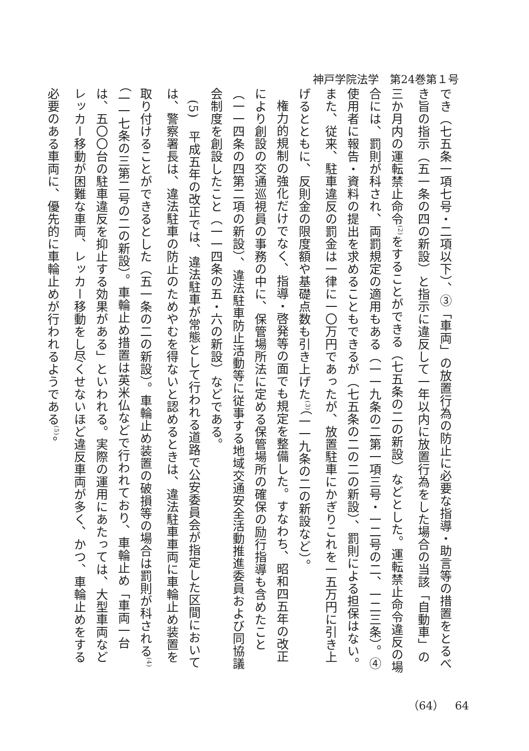神戸学院法学　第24巻第１号
でき（七五条一項七号・二項以下）、③「車両」の放置行為の防止に必要な指導・助言等の措置をとるべき旨の指示（五一条の四の新設）と指示に違反して一年以内に放置行為をした場合の当該「自動車」の三か月内の運転禁止命令<sup>(2)</sup>をすることができる（七五条の二の新設）などとした。運転禁止命令違反の場合には、罰則が科され、両罰規定の適用もある（一一九条の二第一項三号・一二号の二、一二三条）。④使用者に報告・資料の提出を求めることもできるが（七五条の二の二の新設）、罰則による担保はない。また、従来、駐車違反の罰金は一律に一〇万円であったが、放置駐車にかぎりこれを一五万円に引き上げるとともに、反則金の限度額や基礎点数も引き上げた<sup>(3)</sup>（一一九条の二の新設など）。
権力的規制の強化だけでなく、指導・啓発等の面でも規定を整備した。すなわち、昭和四五年の改正により創設の交通巡視員の事務の中に、保管場所法に定める保管場所の確保の励行指導も含めたこと（一一四条の四第二項の新設）、違法駐車防止活動等に従事する地域交通安全活動推進委員および同協議会制度を創設したこと（一一四条の五・六の新設）などである。
(5)　平成五年の改正では、違法駐車が常態として行われる道路で公安委員会が指定した区間においては、警察署長は、違法駐車の防止のためやむを得ないと認めるときは、違法駐車車両に車輪止め装置を取り付けることができるとした（五一条の二の新設）。車輪止め装置の破損等の場合は罰則が科される<sup>(4)</sup>（一一七条の三第二号の二の新設）。車輪止め措置は英米仏などで行われており、車輪止め「車両一台は、五〇〇台の駐車違反を抑止する効果がある」といわれる。実際の運用にあたっては、大型車両などレッカー移動が困難な車両、レッカー移動をし尽くせないほど違反車両が多く、かつ、車輪止めをする必要のある車両に、優先的に車輪止めが行われるようである<sup>(5)</sup>。
（64）　64